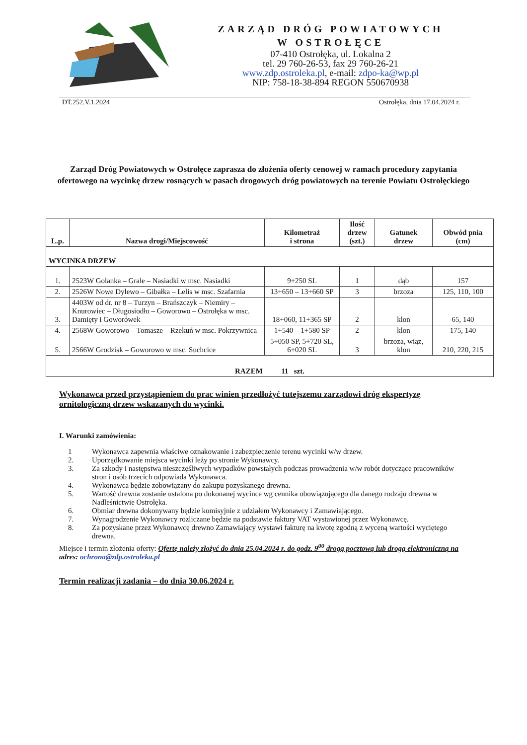ZARZĄD DRÓG POWIATOWYCH
W OSTROŁĘCE
07-410 Ostrołęka, ul. Lokalna 2
tel. 29 760-26-53, fax 29 760-26-21
www.zdp.ostroleka.pl, e-mail: zdpo-ka@wp.pl
NIP: 758-18-38-894 REGON 550670938
DT.252.V.1.2024 Ostrołęka, dnia 17.04.2024 r.
Zarząd Dróg Powiatowych w Ostrołęce zaprasza do złożenia oferty cenowej w ramach procedury zapytania ofertowego na wycinkę drzew rosnących w pasach drogowych dróg powiatowych na terenie Powiatu Ostrołęckiego
| L.p. | Nazwa drogi/Miejscowość | Kilometraż i strona | Ilość drzew (szt.) | Gatunek drzew | Obwód pnia (cm) |
| --- | --- | --- | --- | --- | --- |
| WYCINKA DRZEW | | | | | |
| 1. | 2523W Golanka – Grale – Nasiadki w msc. Nasiadki | 9+250 SL | 1 | dąb | 157 |
| 2. | 2526W Nowe Dylewo – Gibałka – Lelis w msc. Szafarnia | 13+650 – 13+660 SP | 3 | brzoza | 125, 110, 100 |
| 3. | 4403W od dr. nr 8 – Turzyn – Brańszczyk – Niemiry – Knurowiec – Długosiodło – Goworowo – Ostrołęka w msc. Damięty i Goworówek | 18+060, 11+365 SP | 2 | klon | 65, 140 |
| 4. | 2568W Goworowo – Tomasze – Rzekuń w msc. Pokrzywnica | 1+540 – 1+580 SP | 2 | klon | 175, 140 |
| 5. | 2566W Grodzisk – Goworowo w msc. Suchcice | 5+050 SP, 5+720 SL, 6+020 SL | 3 | brzoza, wiąz, klon | 210, 220, 215 |
| RAZEM 11 szt. | | | | | |
Wykonawca przed przystąpieniem do prac winien przedłożyć tutejszemu zarządowi dróg ekspertyzę ornitologiczną drzew wskazanych do wycinki.
I. Warunki zamówienia:
1 Wykonawca zapewnia właściwe oznakowanie i zabezpieczenie terenu wycinki w/w drzew.
2. Uporządkowanie miejsca wycinki leży po stronie Wykonawcy.
3. Za szkody i następstwa nieszczęśliwych wypadków powstałych podczas prowadzenia w/w robót dotyczące pracowników stron i osób trzecich odpowiada Wykonawca.
4. Wykonawca będzie zobowiązany do zakupu pozyskanego drewna.
5. Wartość drewna zostanie ustalona po dokonanej wycince wg cennika obowiązującego dla danego rodzaju drewna w Nadleśnictwie Ostrołęka.
6. Obmiar drewna dokonywany będzie komisyjnie z udziałem Wykonawcy i Zamawiającego.
7. Wynagrodzenie Wykonawcy rozliczane będzie na podstawie faktury VAT wystawionej przez Wykonawcę.
8. Za pozyskane przez Wykonawcę drewno Zamawiający wystawi fakturę na kwotę zgodną z wyceną wartości wyciętego drewna.
Miejsce i termin złożenia oferty: Ofertę należy złożyć do dnia 25.04.2024 r. do godz. 9<sup>00</sup> drogą pocztową lub drogą elektroniczną na adres: ochrona@zdp.ostroleka.pl
Termin realizacji zadania – do dnia 30.06.2024 r.